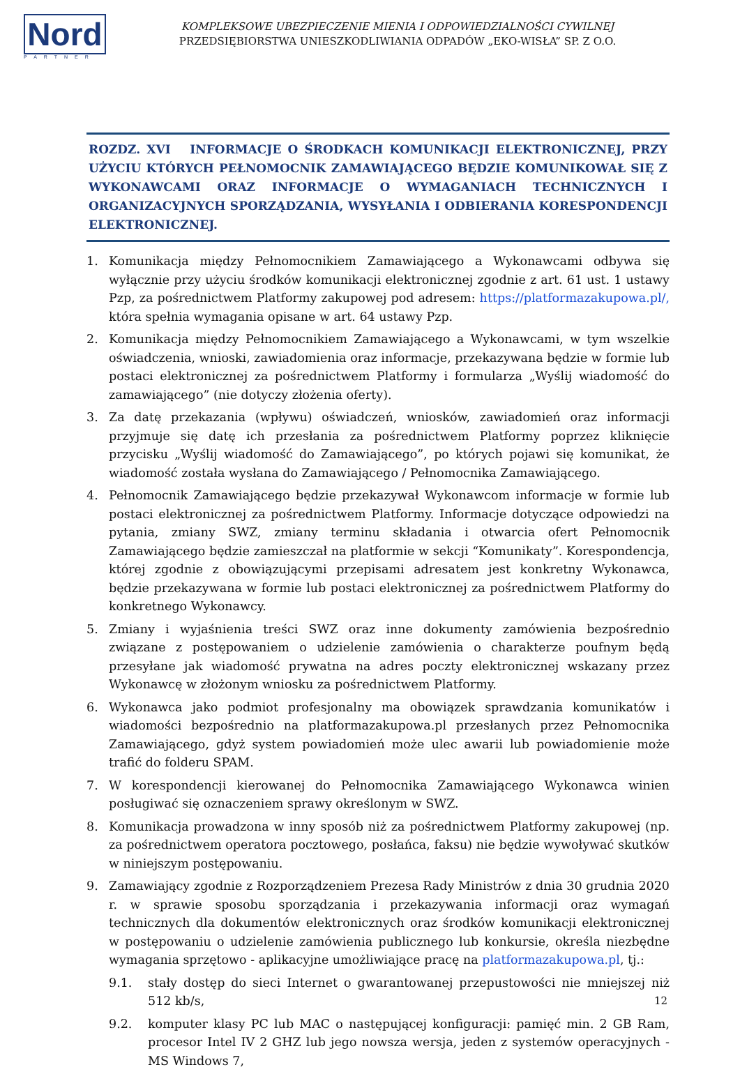Nord
PARTNER
KOMPLEKSOWE UBEZPIECZENIE MIENIA I ODPOWIEDZIALNOŚCI CYWILNEJ
PRZEDSIĘBIORSTWA UNIESZKODLIWIANIA ODPADÓW „EKO-WISŁA” SP. Z O.O.
ROZDZ. XVI INFORMACJE O ŚRODKACH KOMUNIKACJI ELEKTRONICZNEJ, PRZY UŻYCIU KTÓRYCH PEŁNOMOCNIK ZAMAWIAJĄCEGO BĘDZIE KOMUNIKOWAŁ SIĘ Z WYKONAWCAMI ORAZ INFORMACJE O WYMAGANIACH TECHNICZNYCH I ORGANIZACYJNYCH SPORZĄDZANIA, WYSYŁANIA I ODBIERANIA KORESPONDENCJI ELEKTRONICZNEJ.
1. Komunikacja między Pełnomocnikiem Zamawiającego a Wykonawcami odbywa się wyłącznie przy użyciu środków komunikacji elektronicznej zgodnie z art. 61 ust. 1 ustawy Pzp, za pośrednictwem Platformy zakupowej pod adresem: https://platformazakupowa.pl/, która spełnia wymagania opisane w art. 64 ustawy Pzp.
2. Komunikacja między Pełnomocnikiem Zamawiającego a Wykonawcami, w tym wszelkie oświadczenia, wnioski, zawiadomienia oraz informacje, przekazywana będzie w formie lub postaci elektronicznej za pośrednictwem Platformy i formularza „Wyślij wiadomość do zamawiającego” (nie dotyczy złożenia oferty).
3. Za datę przekazania (wpływu) oświadczeń, wniosków, zawiadomień oraz informacji przyjmuje się datę ich przesłania za pośrednictwem Platformy poprzez kliknięcie przycisku „Wyślij wiadomość do Zamawiającego”, po których pojawi się komunikat, że wiadomość została wysłana do Zamawiającego / Pełnomocnika Zamawiającego.
4. Pełnomocnik Zamawiającego będzie przekazywał Wykonawcom informacje w formie lub postaci elektronicznej za pośrednictwem Platformy. Informacje dotyczące odpowiedzi na pytania, zmiany SWZ, zmiany terminu składania i otwarcia ofert Pełnomocnik Zamawiającego będzie zamieszczał na platformie w sekcji “Komunikaty”. Korespondencja, której zgodnie z obowiązującymi przepisami adresatem jest konkretny Wykonawca, będzie przekazywana w formie lub postaci elektronicznej za pośrednictwem Platformy do konkretnego Wykonawcy.
5. Zmiany i wyjaśnienia treści SWZ oraz inne dokumenty zamówienia bezpośrednio związane z postępowaniem o udzielenie zamówienia o charakterze poufnym będą przesyłane jak wiadomość prywatna na adres poczty elektronicznej wskazany przez Wykonawcę w złożonym wniosku za pośrednictwem Platformy.
6. Wykonawca jako podmiot profesjonalny ma obowiązek sprawdzania komunikatów i wiadomości bezpośrednio na platformazakupowa.pl przesłanych przez Pełnomocnika Zamawiającego, gdyż system powiadomień może ulec awarii lub powiadomienie może trafić do folderu SPAM.
7. W korespondencji kierowanej do Pełnomocnika Zamawiającego Wykonawca winien posługiwać się oznaczeniem sprawy określonym w SWZ.
8. Komunikacja prowadzona w inny sposób niż za pośrednictwem Platformy zakupowej (np. za pośrednictwem operatora pocztowego, posłańca, faksu) nie będzie wywoływać skutków w niniejszym postępowaniu.
9. Zamawiający zgodnie z Rozporządzeniem Prezesa Rady Ministrów z dnia 30 grudnia 2020 r. w sprawie sposobu sporządzania i przekazywania informacji oraz wymagań technicznych dla dokumentów elektronicznych oraz środków komunikacji elektronicznej w postępowaniu o udzielenie zamówienia publicznego lub konkursie, określa niezbędne wymagania sprzętowo - aplikacyjne umożliwiające pracę na platformazakupowa.pl, tj.:
9.1. stały dostęp do sieci Internet o gwarantowanej przepustowości nie mniejszej niż 512 kb/s,
9.2. komputer klasy PC lub MAC o następującej konfiguracji: pamięć min. 2 GB Ram, procesor Intel IV 2 GHZ lub jego nowsza wersja, jeden z systemów operacyjnych - MS Windows 7,
12